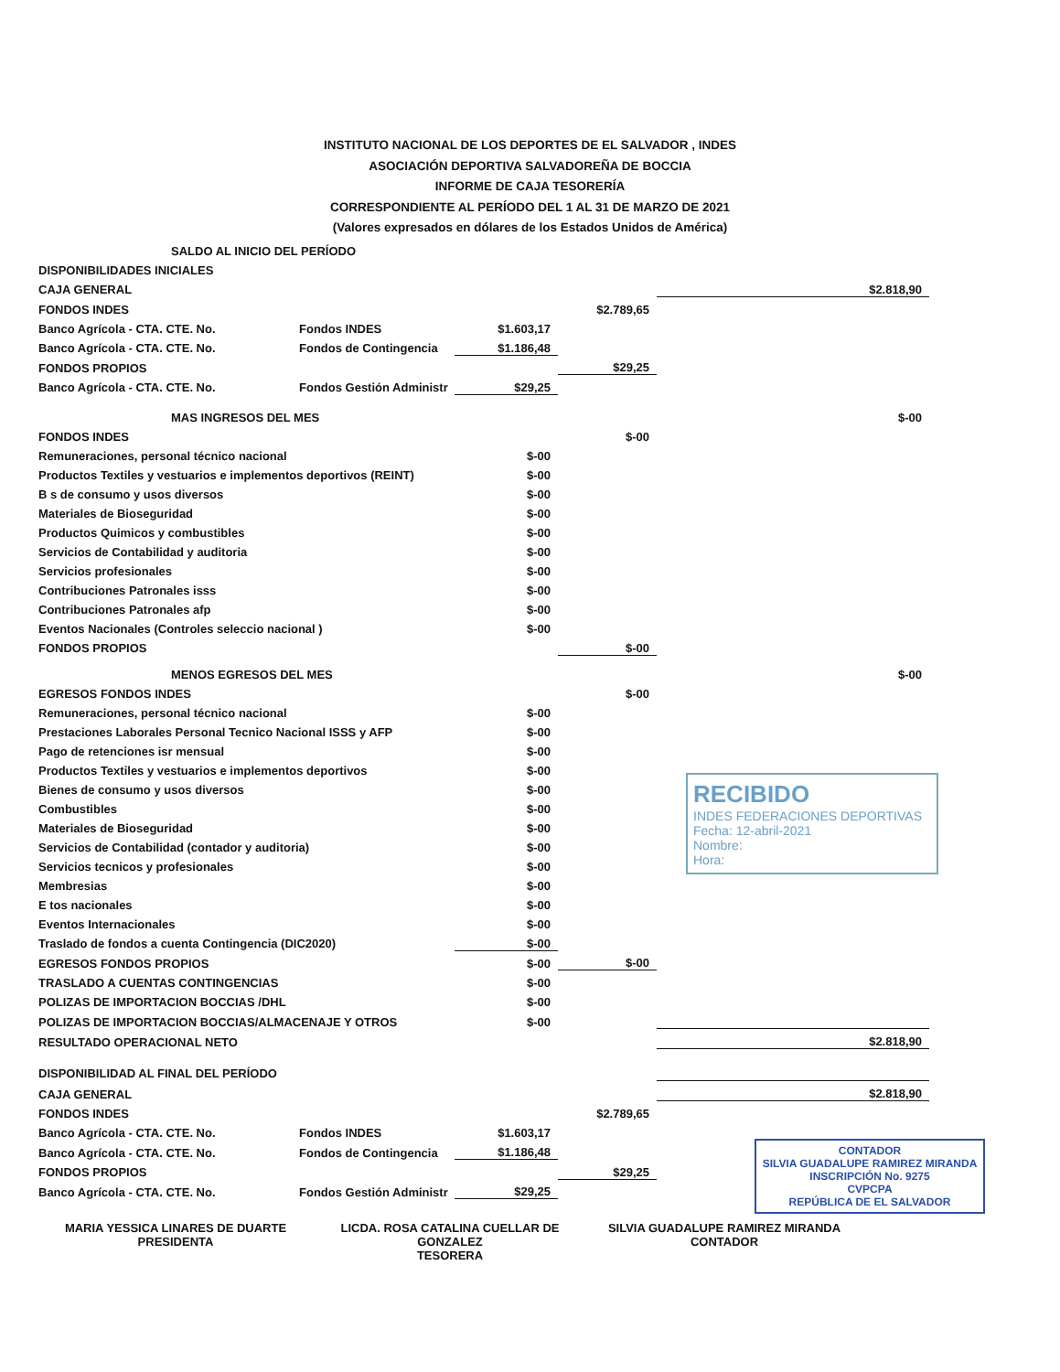INSTITUTO NACIONAL DE LOS DEPORTES DE EL SALVADOR , INDES
ASOCIACIÓN DEPORTIVA SALVADOREÑA DE BOCCIA
INFORME DE CAJA TESORERÍA
CORRESPONDIENTE AL PERÍODO DEL 1 AL 31 DE MARZO DE 2021
(Valores expresados en dólares de los Estados Unidos de América)
| SALDO AL INICIO DEL PERÍODO | | | | |
| DISPONIBILIDADES INICIALES | | | | |
| CAJA GENERAL | | | | $2.818,90 |
| FONDOS INDES | | | $2.789,65 | |
| Banco Agrícola - CTA. CTE. No. | Fondos INDES | $1.603,17 | | |
| Banco Agrícola - CTA. CTE. No. | Fondos de Contingencia | $1.186,48 | | |
| FONDOS PROPIOS | | | $29,25 | |
| Banco Agrícola - CTA. CTE. No. | Fondos Gestión Administr | $29,25 | | |
| MAS INGRESOS DEL MES | | | | $-00 |
| FONDOS INDES | | | $-00 | |
| Remuneraciones, personal técnico nacional | | $-00 | | |
| Productos Textiles y vestuarios e implementos deportivos (REINT) | | $-00 | | |
| B s de consumo y usos diversos | | $-00 | | |
| Materiales de Bioseguridad | | $-00 | | |
| Productos Quimicos y combustibles | | $-00 | | |
| Servicios de Contabilidad y auditoria | | $-00 | | |
| Servicios profesionales | | $-00 | | |
| Contribuciones Patronales isss | | $-00 | | |
| Contribuciones Patronales afp | | $-00 | | |
| Eventos Nacionales (Controles seleccio nacional ) | | $-00 | | |
| FONDOS PROPIOS | | | $-00 | |
| MENOS EGRESOS DEL MES | | | | $-00 |
| EGRESOS FONDOS INDES | | | $-00 | |
| Remuneraciones, personal técnico nacional | | $-00 | | |
| Prestaciones Laborales Personal Tecnico Nacional ISSS y AFP | | $-00 | | |
| Pago de retenciones isr mensual | | $-00 | | |
| Productos Textiles y vestuarios e implementos deportivos | | $-00 | | |
| Bienes de consumo y usos diversos | | $-00 | | |
| Combustibles | | $-00 | | |
| Materiales de Bioseguridad | | $-00 | | |
| Servicios de Contabilidad (contador y auditoria) | | $-00 | | |
| Servicios tecnicos y profesionales | | $-00 | | |
| Membresias | | $-00 | | |
| E tos nacionales | | $-00 | | |
| Eventos Internacionales | | $-00 | | |
| Traslado de fondos a cuenta Contingencia (DIC2020) | | $-00 | | |
| EGRESOS FONDOS PROPIOS | | $-00 | $-00 | |
| TRASLADO A CUENTAS CONTINGENCIAS | | $-00 | | |
| POLIZAS DE IMPORTACION BOCCIAS /DHL | | $-00 | | |
| POLIZAS DE IMPORTACION BOCCIAS/ALMACENAJE Y OTROS | | $-00 | | |
| RESULTADO OPERACIONAL NETO | | | | $2.818,90 |
| DISPONIBILIDAD AL FINAL DEL PERÍODO | | | | |
| CAJA GENERAL | | | | $2.818,90 |
| FONDOS INDES | | | $2.789,65 | |
| Banco Agrícola - CTA. CTE. No. | Fondos INDES | $1.603,17 | | |
| Banco Agrícola - CTA. CTE. No. | Fondos de Contingencia | $1.186,48 | | |
| FONDOS PROPIOS | | | $29,25 | |
| Banco Agrícola - CTA. CTE. No. | Fondos Gestión Administr | $29,25 | | |
MARIA YESSICA LINARES DE DUARTE
PRESIDENTA
LICDA. ROSA CATALINA CUELLAR DE GONZALEZ
TESORERA
SILVIA GUADALUPE RAMIREZ MIRANDA
CONTADOR
RECIBIDO
INDES FEDERACIONES DEPORTIVAS
Fecha: 12-abril-2021
Nombre:
Hora:
CONTADOR
SILVIA GUADALUPE RAMIREZ MIRANDA
INSCRIPCIÓN No. 9275
CVPCPA
REPÚBLICA DE EL SALVADOR